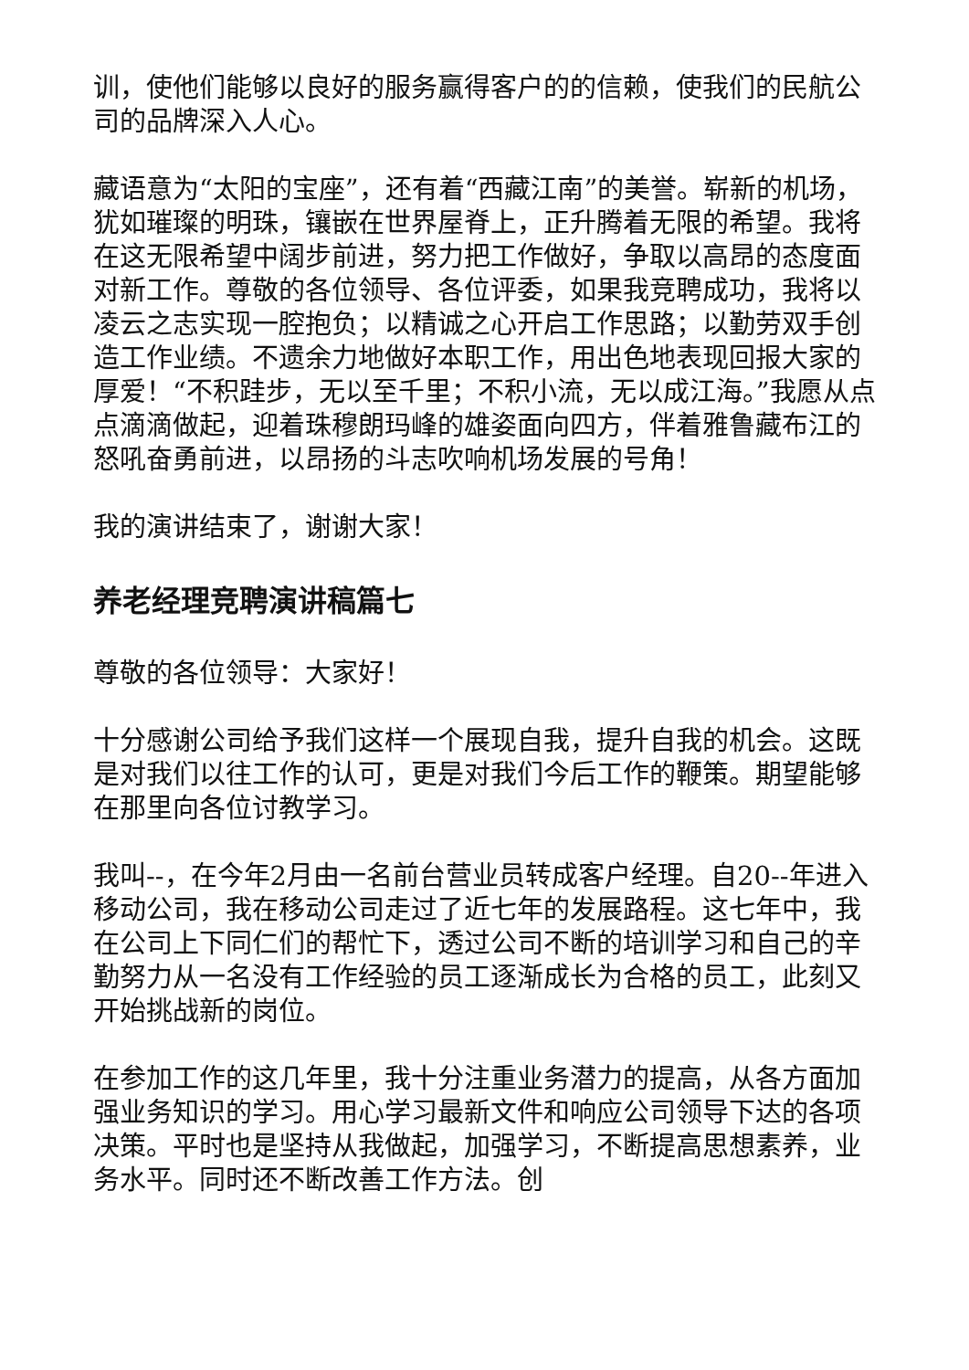训，使他们能够以良好的服务赢得客户的的信赖，使我们的民航公司的品牌深入人心。
藏语意为“太阳的宝座”，还有着“西藏江南”的美誉。崭新的机场，犹如璀璨的明珠，镶嵌在世界屋脊上，正升腾着无限的希望。我将在这无限希望中阔步前进，努力把工作做好，争取以高昂的态度面对新工作。尊敬的各位领导、各位评委，如果我竞聘成功，我将以凌云之志实现一腔抱负；以精诚之心开启工作思路；以勤劳双手创造工作业绩。不遗余力地做好本职工作，用出色地表现回报大家的厚爱！“不积跬步，无以至千里；不积小流，无以成江海。”我愿从点点滴滴做起，迎着珠穆朗玛峰的雄姿面向四方，伴着雅鲁藏布江的怒吼奋勇前进，以昂扬的斗志吹响机场发展的号角！
我的演讲结束了，谢谢大家！
养老经理竞聘演讲稿篇七
尊敬的各位领导：大家好！
十分感谢公司给予我们这样一个展现自我，提升自我的机会。这既是对我们以往工作的认可，更是对我们今后工作的鞭策。期望能够在那里向各位讨教学习。
我叫--，在今年2月由一名前台营业员转成客户经理。自20--年进入移动公司，我在移动公司走过了近七年的发展路程。这七年中，我在公司上下同仁们的帮忙下，透过公司不断的培训学习和自己的辛勤努力从一名没有工作经验的员工逐渐成长为合格的员工，此刻又开始挑战新的岗位。
在参加工作的这几年里，我十分注重业务潜力的提高，从各方面加强业务知识的学习。用心学习最新文件和响应公司领导下达的各项决策。平时也是坚持从我做起，加强学习，不断提高思想素养，业务水平。同时还不断改善工作方法。创